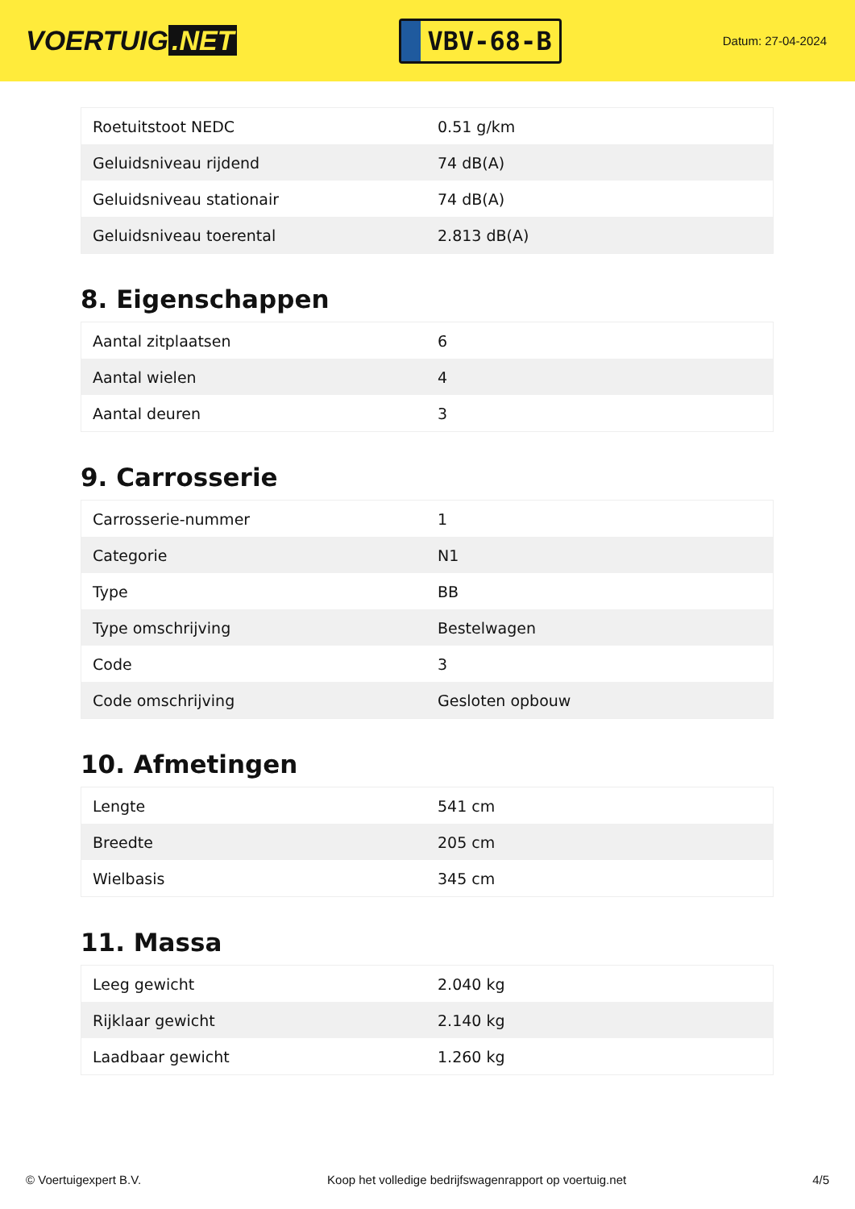VOERTUIG.NET
VBV-68-B
Datum: 27-04-2024
| Roetuitstoot NEDC | 0.51 g/km |
| Geluidsniveau rijdend | 74 dB(A) |
| Geluidsniveau stationair | 74 dB(A) |
| Geluidsniveau toerental | 2.813 dB(A) |
8. Eigenschappen
| Aantal zitplaatsen | 6 |
| Aantal wielen | 4 |
| Aantal deuren | 3 |
9. Carrosserie
| Carrosserie-nummer | 1 |
| Categorie | N1 |
| Type | BB |
| Type omschrijving | Bestelwagen |
| Code | 3 |
| Code omschrijving | Gesloten opbouw |
10. Afmetingen
| Lengte | 541 cm |
| Breedte | 205 cm |
| Wielbasis | 345 cm |
11. Massa
| Leeg gewicht | 2.040 kg |
| Rijklaar gewicht | 2.140 kg |
| Laadbaar gewicht | 1.260 kg |
© Voertuigexpert B.V. Koop het volledige bedrijfswagenrapport op voertuig.net 4/5